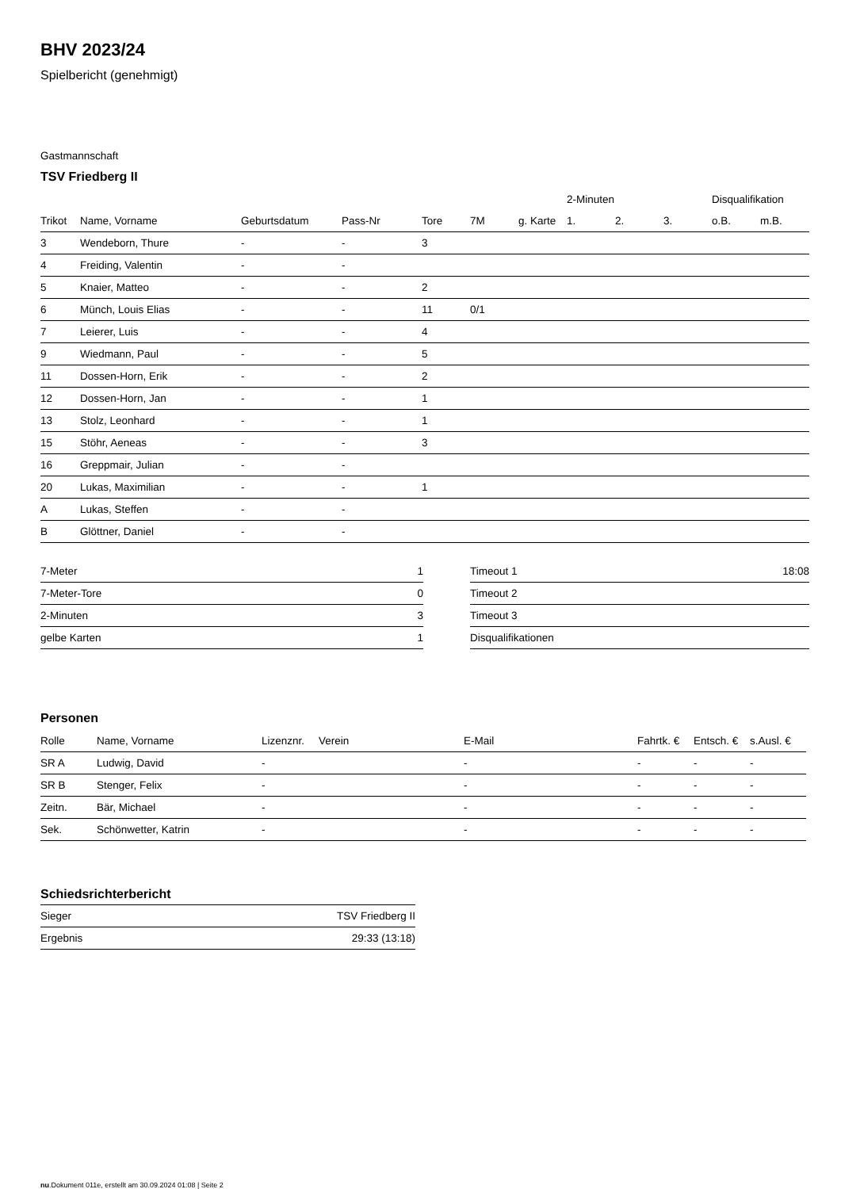BHV 2023/24
Spielbericht (genehmigt)
Gastmannschaft
TSV Friedberg II
| | | | | | | | 2-Minuten | | | Disqualifikation | |
| --- | --- | --- | --- | --- | --- | --- | --- | --- | --- | --- | --- |
| Trikot | Name, Vorname | Geburtsdatum | Pass-Nr | Tore | 7M | g. Karte | 1. | 2. | 3. | o.B. | m.B. |
| 3 | Wendeborn, Thure | - | - | 3 | | | | | | | |
| 4 | Freiding, Valentin | - | - | | | | | | | | |
| 5 | Knaier, Matteo | - | - | 2 | | | | | | | |
| 6 | Münch, Louis Elias | - | - | 11 | 0/1 | | | | | | |
| 7 | Leierer, Luis | - | - | 4 | | | | | | | |
| 9 | Wiedmann, Paul | - | - | 5 | | | | | | | |
| 11 | Dossen-Horn, Erik | - | - | 2 | | | | | | | |
| 12 | Dossen-Horn, Jan | - | - | 1 | | | | | | | |
| 13 | Stolz, Leonhard | - | - | 1 | | | | | | | |
| 15 | Stöhr, Aeneas | - | - | 3 | | | | | | | |
| 16 | Greppmair, Julian | - | - | | | | | | | | |
| 20 | Lukas, Maximilian | - | - | 1 | | | | | | | |
| A | Lukas, Steffen | - | - | | | | | | | | |
| B | Glöttner, Daniel | - | - | | | | | | | | |
| 7-Meter | 1 |
| 7-Meter-Tore | 0 |
| 2-Minuten | 3 |
| gelbe Karten | 1 |
| Timeout 1 | 18:08 |
| Timeout 2 | |
| Timeout 3 | |
| Disqualifikationen | |
Personen
| Rolle | Name, Vorname | Lizenznr. | Verein | E-Mail | Fahrtk. € | Entsch. € | s.Ausl. € |
| --- | --- | --- | --- | --- | --- | --- | --- |
| SR A | Ludwig, David | - | | - | - | - | - |
| SR B | Stenger, Felix | - | | - | - | - | - |
| Zeitn. | Bär, Michael | - | | - | - | - | - |
| Sek. | Schönwetter, Katrin | - | | - | - | - | - |
Schiedsrichterbericht
| Sieger | TSV Friedberg II |
| Ergebnis | 29:33 (13:18) |
nu.Dokument 011e, erstellt am 30.09.2024 01:08 | Seite 2